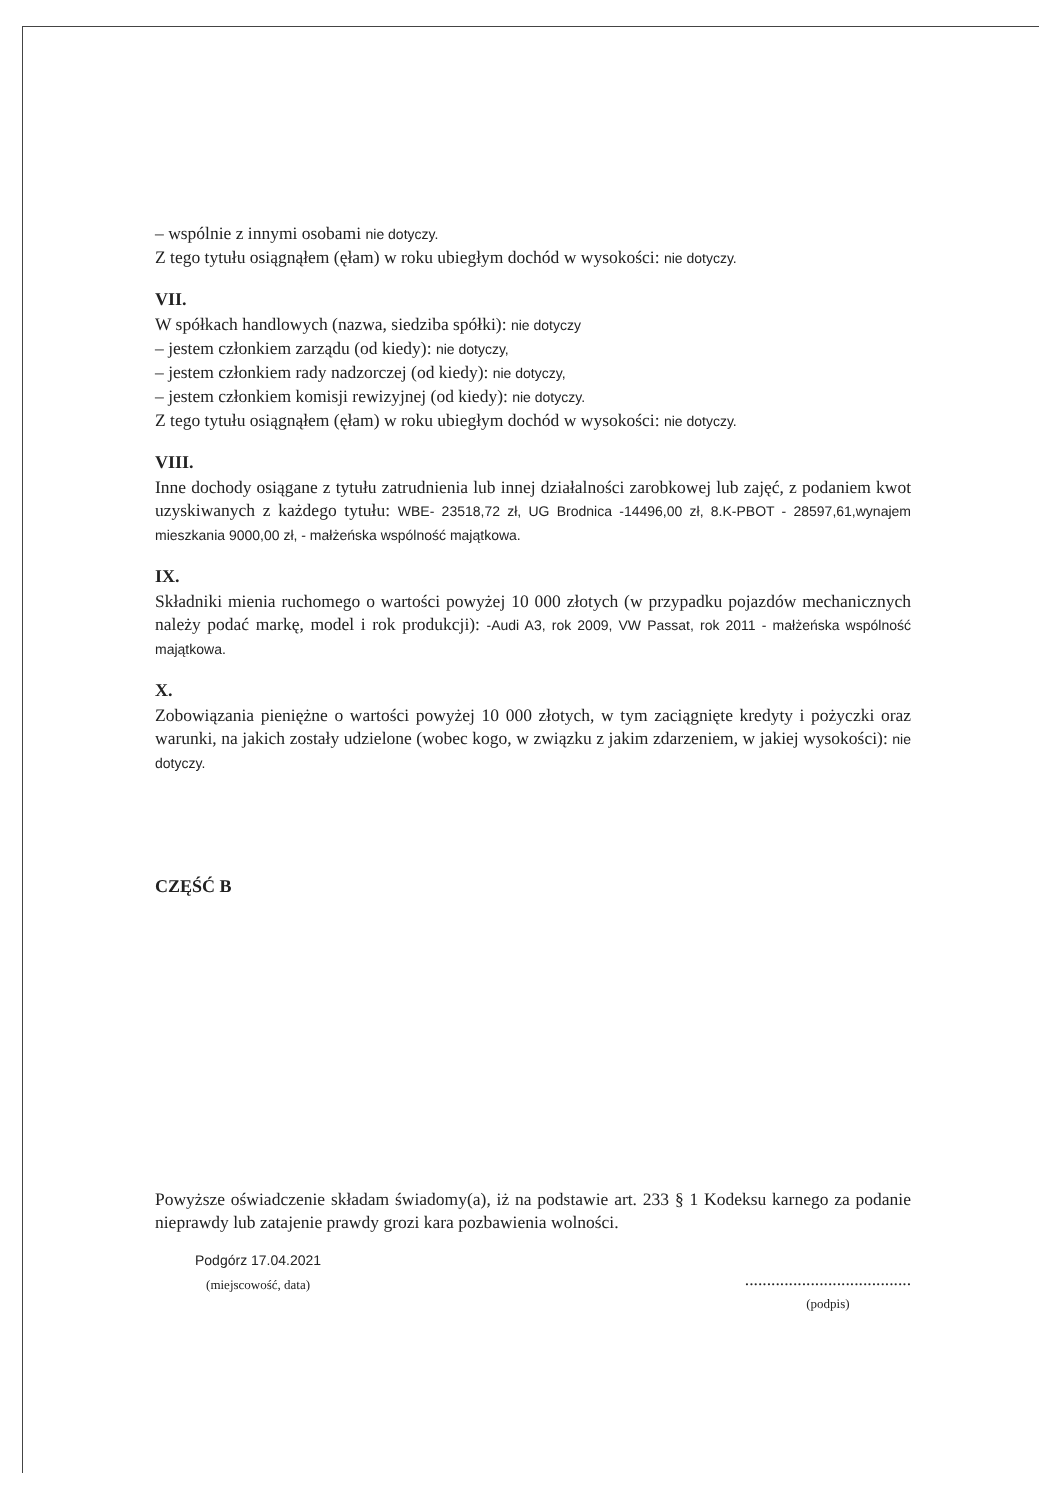– wspólnie z innymi osobami nie dotyczy.
Z tego tytułu osiągnąłem (ęłam) w roku ubiegłym dochód w wysokości: nie dotyczy.
VII.
W spółkach handlowych (nazwa, siedziba spółki): nie dotyczy
– jestem członkiem zarządu (od kiedy): nie dotyczy,
– jestem członkiem rady nadzorczej (od kiedy): nie dotyczy,
– jestem członkiem komisji rewizyjnej (od kiedy): nie dotyczy.
Z tego tytułu osiągnąłem (ęłam) w roku ubiegłym dochód w wysokości: nie dotyczy.
VIII.
Inne dochody osiągane z tytułu zatrudnienia lub innej działalności zarobkowej lub zajęć, z podaniem kwot uzyskiwanych z każdego tytułu: WBE- 23518,72 zł, UG Brodnica -14496,00 zł, 8.K-PBOT - 28597,61,wynajem mieszkania 9000,00 zł, - małżeńska wspólność majątkowa.
IX.
Składniki mienia ruchomego o wartości powyżej 10 000 złotych (w przypadku pojazdów mechanicznych należy podać markę, model i rok produkcji): -Audi A3, rok 2009, VW Passat, rok 2011 - małżeńska wspólność majątkowa.
X.
Zobowiązania pieniężne o wartości powyżej 10 000 złotych, w tym zaciągnięte kredyty i pożyczki oraz warunki, na jakich zostały udzielone (wobec kogo, w związku z jakim zdarzeniem, w jakiej wysokości): nie dotyczy.
CZĘŚĆ B
Powyższe oświadczenie składam świadomy(a), iż na podstawie art. 233 § 1 Kodeksu karnego za podanie nieprawdy lub zatajenie prawdy grozi kara pozbawienia wolności.
Podgórz 17.04.2021
(miejscowość, data)
......................................
(podpis)